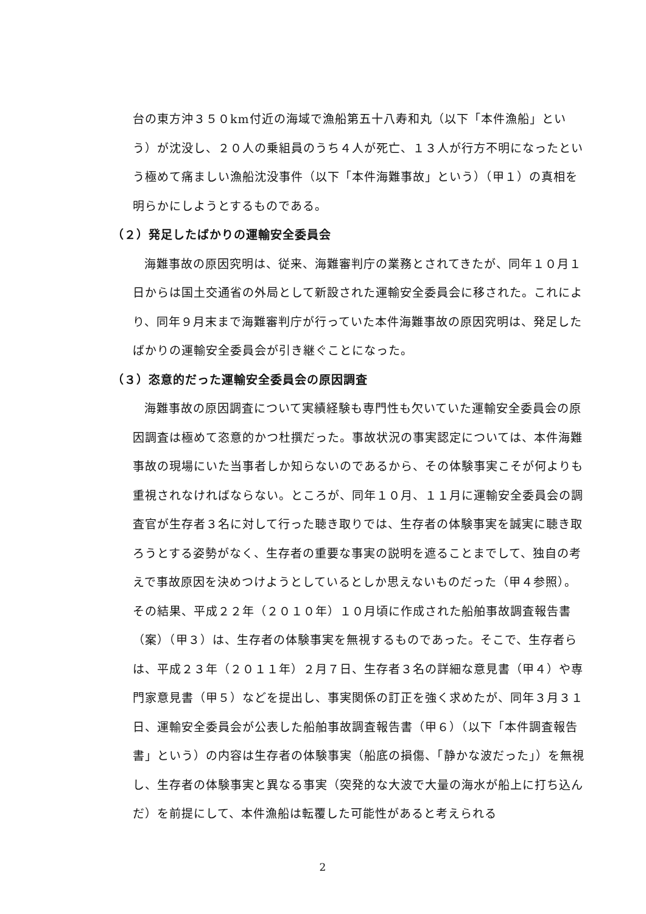台の東方沖３５０km付近の海域で漁船第五十八寿和丸（以下「本件漁船」という）が沈没し、２０人の乗組員のうち４人が死亡、１３人が行方不明になったという極めて痛ましい漁船沈没事件（以下「本件海難事故」という）（甲１）の真相を明らかにしようとするものである。
（２）発足したばかりの運輸安全委員会
海難事故の原因究明は、従来、海難審判庁の業務とされてきたが、同年１０月１日からは国土交通省の外局として新設された運輸安全委員会に移された。これにより、同年９月末まで海難審判庁が行っていた本件海難事故の原因究明は、発足したばかりの運輸安全委員会が引き継ぐことになった。
（３）恣意的だった運輸安全委員会の原因調査
海難事故の原因調査について実績経験も専門性も欠いていた運輸安全委員会の原因調査は極めて恣意的かつ杜撰だった。事故状況の事実認定については、本件海難事故の現場にいた当事者しか知らないのであるから、その体験事実こそが何よりも重視されなければならない。ところが、同年１０月、１１月に運輸安全委員会の調査官が生存者３名に対して行った聴き取りでは、生存者の体験事実を誠実に聴き取ろうとする姿勢がなく、生存者の重要な事実の説明を遮ることまでして、独自の考えで事故原因を決めつけようとしているとしか思えないものだった（甲４参照）。その結果、平成２２年（２０１０年）１０月頃に作成された船舶事故調査報告書（案）（甲３）は、生存者の体験事実を無視するものであった。そこで、生存者らは、平成２３年（２０１１年）２月７日、生存者３名の詳細な意見書（甲４）や専門家意見書（甲５）などを提出し、事実関係の訂正を強く求めたが、同年３月３１日、運輸安全委員会が公表した船舶事故調査報告書（甲６）（以下「本件調査報告書」という）の内容は生存者の体験事実（船底の損傷、「静かな波だった」）を無視し、生存者の体験事実と異なる事実（突発的な大波で大量の海水が船上に打ち込んだ）を前提にして、本件漁船は転覆した可能性があると考えられる
2